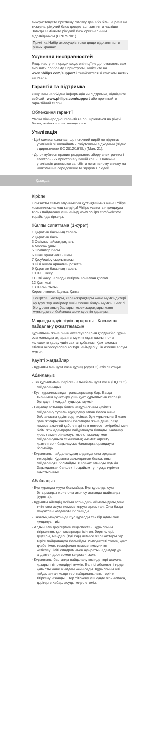використовуєте бритвену головку два або більше разів на тиждень, ріжучий блок доведеться заміняти частіше. Завжди заміняйте ріжучий блок оригінальним відповідником (CP0757/01).
Примітка.Набір аксесуарів може дещо відрізнятися в різних країнах.
Усунення несправностей
Якщо наступні поради щодо епіляції не допомагають вам вирішити проблему з пристроєм, завітайте на www.philips.com/support і ознайомтеся зі списком частих запитань.
Гарантія та підтримка
Якщо вам необхідна інформація чи підтримка, відвідайте веб-сайт www.philips.com/support або прочитайте гарантійний талон.
Обмеження гарантії
Умови міжнародної гарантії не поширюються на ріжучі блоки, оскільки вони зношуються.
Утилізація
- Цей символ означає, що поточний виріб не підлягає утилізації зі звичайними побутовими відходами (згідно з директивою ЄС 2012/19/EU) (Мал. 21).
- Дотримуйтеся правил роздільного збору електричних і електронних пристроїв у Вашій країні. Належна утилізація допоможе запобігти негативному впливу на навколишнє середовище та здоров'я людей.
Қазақша
Кіріспе
Осы затты сатып алуыңызбен құттықтаймыз және Philips компаниясына қош келдіңіз! Philips ұсынатын қолдауды толық пайдалану үшін өнімді www.philips.com/welcome торабында тіркеңіз.
Жалпы сипаттама (1-сурет)
1 Қыратын басының тарағы
2 Қыратын басы
3 Сезімтал аймақ қақпағы
4 Массаж ұшы
5 Эпилятор басы
6 Ішіне орнатылған шам
7 Қосу/өшіру сырғытпасы
8 Кіші ашаға арналған розетка
9 Қыратын басының тарағы
10 Шаш кесу
11 Өлі жасушаларды кетіруге арналған қолғап
12 Қуат көзі
13 Шағын тығын
Көрсетілмеген: Щетка, Қапта
Ескертпе: Бастары, керек-жарақтары және мүмкіндіктері әр түрлі түр нөмірлер үшін өзгеше болуы мүмкін. Белгілі бір құрылғының бастары, керек-жарақтары және мүмкіндіктері бойынша шолу суретін қараңыз.
Маңызды қауіпсіздік ақпараты - Қосымша пайдалану құжаттамасын
Құрылғыны және оның аксессуарларын қолданбас бұрын осы маңызды ақпаратты мұқият оқып шығып, оны келешекте қарау үшін сақтап қойыңыз. Қамтамасыз етілген аксессуарлар әр түрлі өнімдер үшін өзгеше болуы мүмкін.
Қауіпті жағдайлар
- Құрылғы мен қуат көзін құрғақ (сурет 2) етіп сақтаңыз.
Абайлаңыз
- Тек құрылғымен берілген алынбалы қуат көзін (HQ8505) пайдаланыңыз.
- Қуат құрылғысында трансформатор бар. Басқа тығынмен ауыстыру үшін қуат құрылғысын кеспеңіз, бұл қауіпті жағдай тудыруы мүмкін.
- Бақылау астында болса не құрылғыны қауіпсіз пайдалану туралы нұсқаулар алған болса және байланысты қауіптерді түсінсе, бұл құрылғыны 8 және одан жоғары жастағы балаларға және дене, сезу немесе ақыл-ой қабілеттері кем немесе тәжірибесі мен білімі жоқ адамдарға пайдалануға болады. Балалар құрылғымен ойнамауы керек. Тазалау мен пайдаланушыға техникалық қызмет көрсету қызметтерін бақылаусыз балаларға орындауға болмайды.
- Құрылғыны пайдаланудың алдында оны әрқашан тексеріңіз. Құрылғы зақымданған болса, оны пайдалануға болмайды. Жарақат алынуы мүмкін. Зақымданған бөлшекті әрдайым түпнұсқа түрімен ауыстырыңыз.
Абайлаңыз
- Бұл құралды жууға болмайды. Бұл құралды суға батырмаңыз және оны ағын су астында шаймаңыз (сурет 2).
- Құрылғы әйелдің мойын астындағы аймағындағы дене түгін ғана алуға немесе қыруға арналған. Оны басқа мақсатпен қолдануға болмайды.
- Тазалық мақсатында бұл құралды тек бір адам ғана қолдануы тиіс.
- Алдын ала дәрігермен кеңеспестен, құрылғыны тітіркенген, қан тамырлары ісінген, бөртпелері, дақтары, меңдері (түгі бар) немесе жарақаттары бар теріге пайдалануға болмайды. Иммунитеті төмен, қант диабетімен, гемофилия немесе иммунитет жетіспеушілігі синдромымен ауыратын адамдар да алдымен дәрігермен кеңескені жөн.
- Құрылғыны бастапқы пайдалану кезінде тері шамалы қызарып тітіркендіруі мүмкін. Белгісі абсолютті түрде қалыпты және жылдам жойылады. Құрылғыны жиі пайдаланған кезде тері пайдаланылып, терінің тітіркенуі азаяды. Егер тітіркену үш күнде жойылмаса, дәрігерге хабарласуды кеңес етеміз.